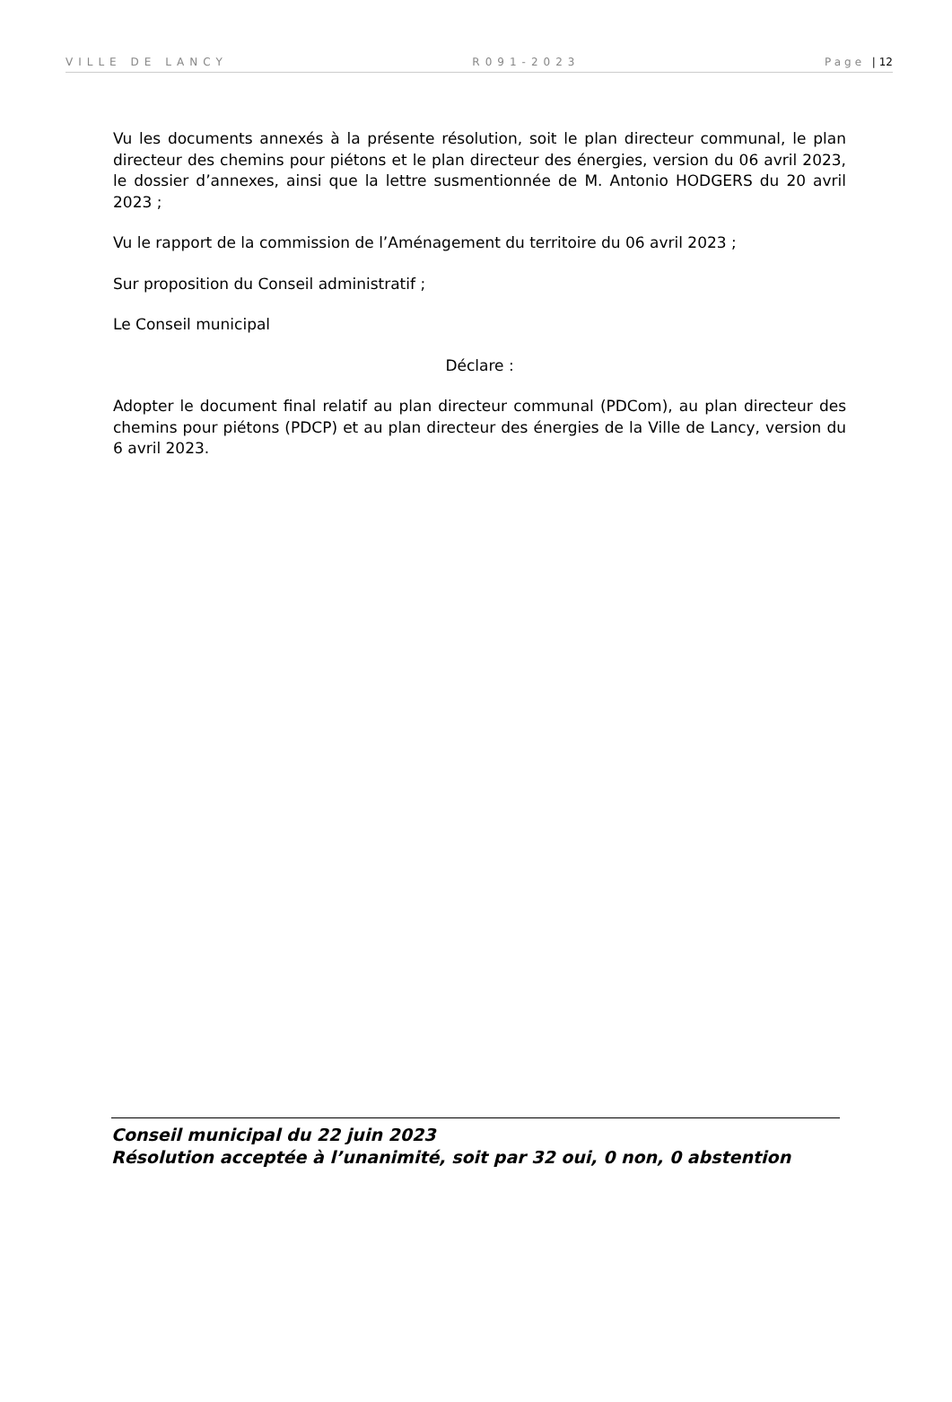VILLE DE LANCY R091-2023 Page | 12
Vu les documents annexés à la présente résolution, soit le plan directeur communal, le plan directeur des chemins pour piétons et le plan directeur des énergies, version du 06 avril 2023, le dossier d’annexes, ainsi que la lettre susmentionnée de M. Antonio HODGERS du 20 avril 2023 ;
Vu le rapport de la commission de l’Aménagement du territoire du 06 avril 2023 ;
Sur proposition du Conseil administratif ;
Le Conseil municipal
Déclare :
Adopter le document final relatif au plan directeur communal (PDCom), au plan directeur des chemins pour piétons (PDCP) et au plan directeur des énergies de la Ville de Lancy, version du 6 avril 2023.
Conseil municipal du 22 juin 2023
Résolution acceptée à l’unanimité, soit par 32 oui, 0 non, 0 abstention